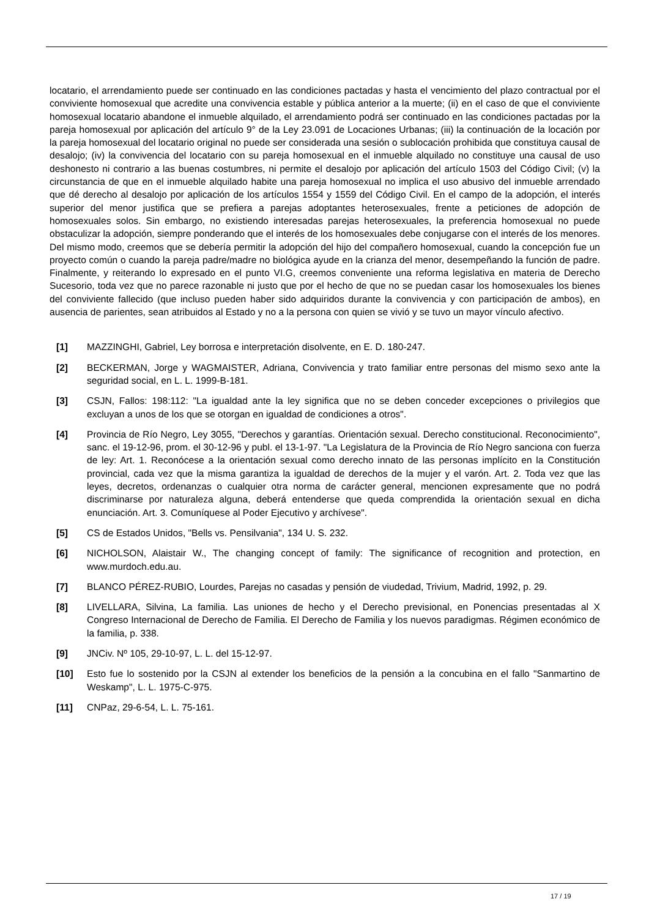locatario, el arrendamiento puede ser continuado en las condiciones pactadas y hasta el vencimiento del plazo contractual por el conviviente homosexual que acredite una convivencia estable y pública anterior a la muerte; (ii) en el caso de que el conviviente homosexual locatario abandone el inmueble alquilado, el arrendamiento podrá ser continuado en las condiciones pactadas por la pareja homosexual por aplicación del artículo 9° de la Ley 23.091 de Locaciones Urbanas; (iii) la continuación de la locación por la pareja homosexual del locatario original no puede ser considerada una sesión o sublocación prohibida que constituya causal de desalojo; (iv) la convivencia del locatario con su pareja homosexual en el inmueble alquilado no constituye una causal de uso deshonesto ni contrario a las buenas costumbres, ni permite el desalojo por aplicación del artículo 1503 del Código Civil; (v) la circunstancia de que en el inmueble alquilado habite una pareja homosexual no implica el uso abusivo del inmueble arrendado que dé derecho al desalojo por aplicación de los artículos 1554 y 1559 del Código Civil. En el campo de la adopción, el interés superior del menor justifica que se prefiera a parejas adoptantes heterosexuales, frente a peticiones de adopción de homosexuales solos. Sin embargo, no existiendo interesadas parejas heterosexuales, la preferencia homosexual no puede obstaculizar la adopción, siempre ponderando que el interés de los homosexuales debe conjugarse con el interés de los menores. Del mismo modo, creemos que se debería permitir la adopción del hijo del compañero homosexual, cuando la concepción fue un proyecto común o cuando la pareja padre/madre no biológica ayude en la crianza del menor, desempeñando la función de padre. Finalmente, y reiterando lo expresado en el punto VI.G, creemos conveniente una reforma legislativa en materia de Derecho Sucesorio, toda vez que no parece razonable ni justo que por el hecho de que no se puedan casar los homosexuales los bienes del conviviente fallecido (que incluso pueden haber sido adquiridos durante la convivencia y con participación de ambos), en ausencia de parientes, sean atribuidos al Estado y no a la persona con quien se vivió y se tuvo un mayor vínculo afectivo.
[1] MAZZINGHI, Gabriel, Ley borrosa e interpretación disolvente, en E. D. 180-247.
[2] BECKERMAN, Jorge y WAGMAISTER, Adriana, Convivencia y trato familiar entre personas del mismo sexo ante la seguridad social, en L. L. 1999-B-181.
[3] CSJN, Fallos: 198:112: "La igualdad ante la ley significa que no se deben conceder excepciones o privilegios que excluyan a unos de los que se otorgan en igualdad de condiciones a otros".
[4] Provincia de Río Negro, Ley 3055, "Derechos y garantías. Orientación sexual. Derecho constitucional. Reconocimiento", sanc. el 19-12-96, prom. el 30-12-96 y publ. el 13-1-97. "La Legislatura de la Provincia de Río Negro sanciona con fuerza de ley: Art. 1. Reconócese a la orientación sexual como derecho innato de las personas implícito en la Constitución provincial, cada vez que la misma garantiza la igualdad de derechos de la mujer y el varón. Art. 2. Toda vez que las leyes, decretos, ordenanzas o cualquier otra norma de carácter general, mencionen expresamente que no podrá discriminarse por naturaleza alguna, deberá entenderse que queda comprendida la orientación sexual en dicha enunciación. Art. 3. Comuníquese al Poder Ejecutivo y archívese".
[5] CS de Estados Unidos, "Bells vs. Pensilvania", 134 U. S. 232.
[6] NICHOLSON, Alaistair W., The changing concept of family: The significance of recognition and protection, en www.murdoch.edu.au.
[7] BLANCO PÉREZ-RUBIO, Lourdes, Parejas no casadas y pensión de viudedad, Trivium, Madrid, 1992, p. 29.
[8] LIVELLARA, Silvina, La familia. Las uniones de hecho y el Derecho previsional, en Ponencias presentadas al X Congreso Internacional de Derecho de Familia. El Derecho de Familia y los nuevos paradigmas. Régimen económico de la familia, p. 338.
[9] JNCiv. Nº 105, 29-10-97, L. L. del 15-12-97.
[10] Esto fue lo sostenido por la CSJN al extender los beneficios de la pensión a la concubina en el fallo "Sanmartino de Weskamp", L. L. 1975-C-975.
[11] CNPaz, 29-6-54, L. L. 75-161.
17 / 19